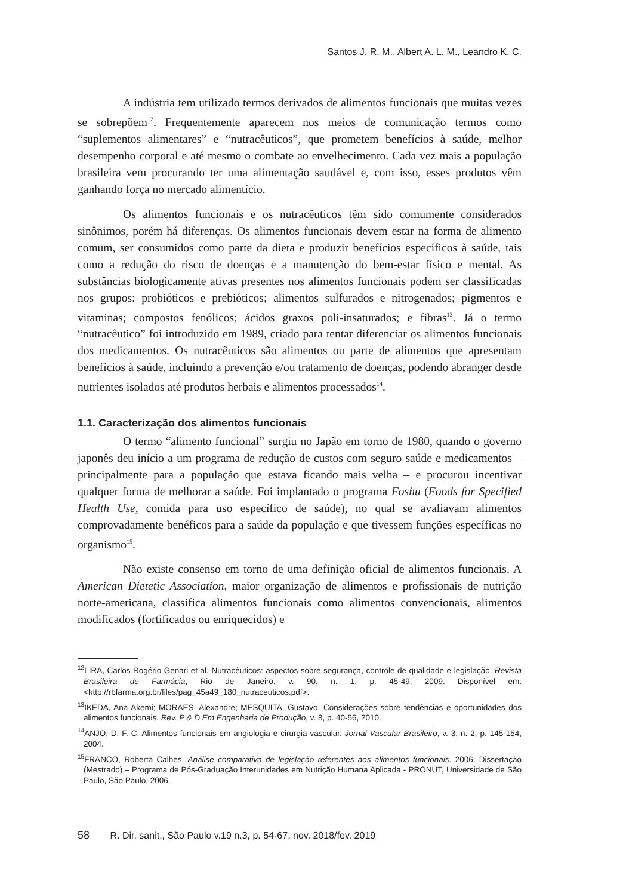Santos J. R. M., Albert A. L. M., Leandro K. C.
A indústria tem utilizado termos derivados de alimentos funcionais que muitas vezes se sobrepõem<sup>12</sup>. Frequentemente aparecem nos meios de comunicação termos como “suplementos alimentares” e “nutracêuticos”, que prometem benefícios à saúde, melhor desempenho corporal e até mesmo o combate ao envelhecimento. Cada vez mais a população brasileira vem procurando ter uma alimentação saudável e, com isso, esses produtos vêm ganhando força no mercado alimentício.
Os alimentos funcionais e os nutracêuticos têm sido comumente considerados sinônimos, porém há diferenças. Os alimentos funcionais devem estar na forma de alimento comum, ser consumidos como parte da dieta e produzir benefícios específicos à saúde, tais como a redução do risco de doenças e a manutenção do bem-estar físico e mental. As substâncias biologicamente ativas presentes nos alimentos funcionais podem ser classificadas nos grupos: probióticos e prebióticos; alimentos sulfurados e nitrogenados; pigmentos e vitaminas; compostos fenólicos; ácidos graxos poli-insaturados; e fibras<sup>13</sup>. Já o termo “nutracêutico” foi introduzido em 1989, criado para tentar diferenciar os alimentos funcionais dos medicamentos. Os nutracêuticos são alimentos ou parte de alimentos que apresentam benefícios à saúde, incluindo a prevenção e/ou tratamento de doenças, podendo abranger desde nutrientes isolados até produtos herbais e alimentos processados<sup>14</sup>.
1.1. Caracterização dos alimentos funcionais
O termo “alimento funcional” surgiu no Japão em torno de 1980, quando o governo japonês deu início a um programa de redução de custos com seguro saúde e medicamentos – principalmente para a população que estava ficando mais velha – e procurou incentivar qualquer forma de melhorar a saúde. Foi implantado o programa Foshu (Foods for Specified Health Use, comida para uso específico de saúde), no qual se avaliavam alimentos comprovadamente benéficos para a saúde da população e que tivessem funções específicas no organismo<sup>15</sup>.
Não existe consenso em torno de uma definição oficial de alimentos funcionais. A American Dietetic Association, maior organização de alimentos e profissionais de nutrição norte-americana, classifica alimentos funcionais como alimentos convencionais, alimentos modificados (fortificados ou enriquecidos) e
<sup>12</sup> LIRA, Carlos Rogério Genari et al. Nutracêuticos: aspectos sobre segurança, controle de qualidade e legislação. Revista Brasileira de Farmácia, Rio de Janeiro, v. 90, n. 1, p. 45-49, 2009. Disponível em: <http://rbfarma.org.br/files/pag_45a49_180_nutraceuticos.pdf>.
<sup>13</sup> IKEDA, Ana Akemi; MORAES, Alexandre; MESQUITA, Gustavo. Considerações sobre tendências e oportunidades dos alimentos funcionais. Rev. P & D Em Engenharia de Produção, v. 8, p. 40-56, 2010.
<sup>14</sup> ANJO, D. F. C. Alimentos funcionais em angiologia e cirurgia vascular. Jornal Vascular Brasileiro, v. 3, n. 2, p. 145-154, 2004.
<sup>15</sup>FRANCO, Roberta Calhes. Análise comparativa de legislação referentes aos alimentos funcionais. 2006. Dissertação (Mestrado) – Programa de Pós-Graduação Interunidades em Nutrição Humana Aplicada - PRONUT, Universidade de São Paulo, São Paulo, 2006.
58 R. Dir. sanit., São Paulo v.19 n.3, p. 54-67, nov. 2018/fev. 2019